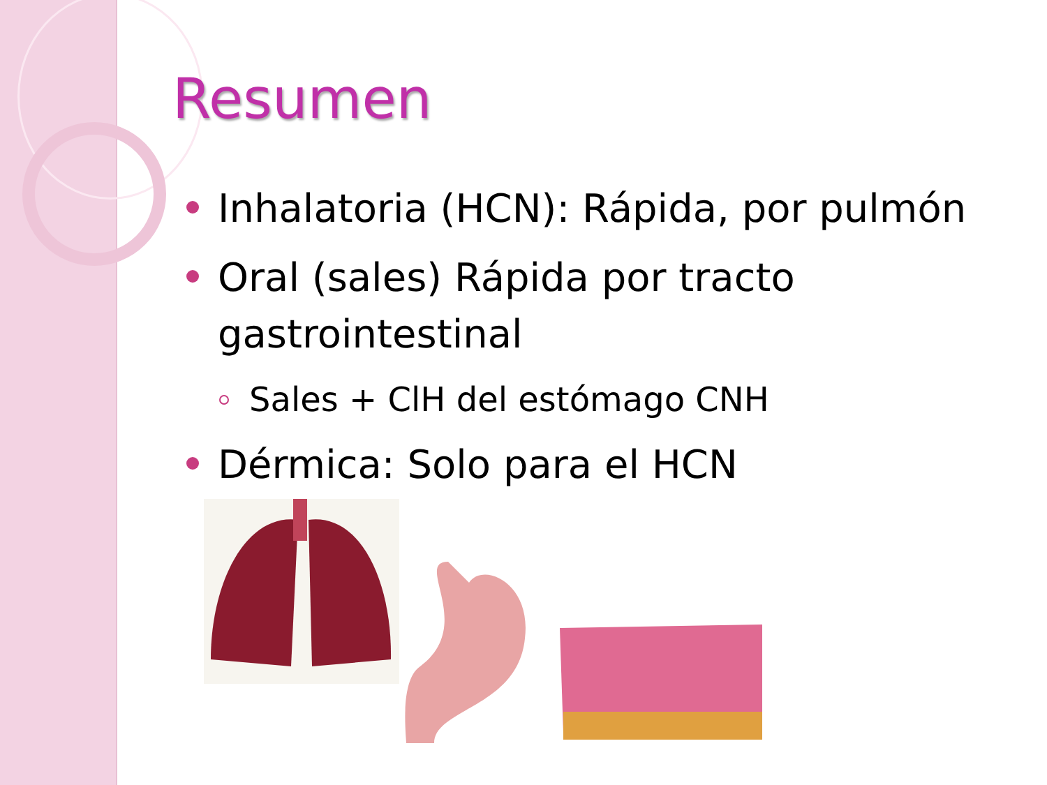Resumen
Inhalatoria (HCN): Rápida, por pulmón
Oral (sales) Rápida por tracto gastrointestinal
Sales + ClH del estómago CNH
Dérmica: Solo para el HCN